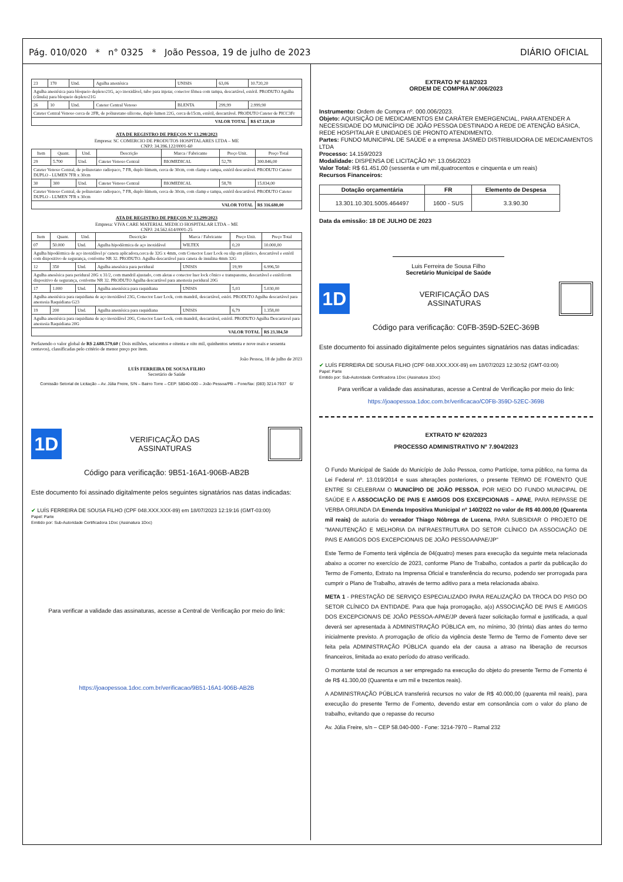Pág. 010/020 * n° 0325 * João Pessoa, 19 de julho de 2023 DIÁRIO OFICIAL
| 23 | 170 | Und. | Agulha anestésica | UNISIS | 63,06 | 10.720,20 |
| Agulha anestésica para bloqueio deplexo21G, aço inoxidável, tubo para injetar, conector fêmea com tampa, descartável, estéril. PRODUTO Agulha (cânula) para bloqueio deplexo21G | | | | | | |
| 26 | 10 | Und. | Cateter Central Venoso | BLENTA | 299,99 | 2.999,90 |
| Cateter Central Venoso cerca de 2FR, de poliuretano silicone, duplo lumen 22G, cerca de15cm, estéril, descartável. PRODUTO Cateter de PICC3Fr | | | | | | |
| VALOR TOTAL | | | | | | R$ 67.120,10 |
ATA DE REGISTRO DE PREÇOS Nº 13.298/2023
Empresa: SC COMERCIO DE PRODUTOS HOSPITALARES LTDA – ME
CNPJ: 34.396.122/0001-60
| Item | Quant. | Und. | Descrição | Marca / Fabricante | Preço Unit. | Preço Total |
| --- | --- | --- | --- | --- | --- | --- |
| 29 | 5.700 | Und. | Cateter Venoso Central | BIOMEDICAL | 52,78 | 300.846,00 |
| Cateter Venoso Central, de poliuretano radiopaco, 7 FR, duplo lúmem, cerca de 30cm, com clamp e tampa, estéril descartável. PRODUTO Cateter DUPLO - LUMEN 7FR x 30cm | | | | | | |
| 30 | 300 | Und. | Cateter Venoso Central | BIOMEDICAL | 58,78 | 15.834,00 |
| Cateter Venoso Central, de poliuretano radiopaco, 7 FR, duplo lúmem, cerca de 30cm, com clamp e tampa, estéril descartável. PRODUTO Cateter DUPLO - LUMEN 7FR x 30cm | | | | | | |
| VALOR TOTAL | | | | | | R$ 316.680,00 |
ATA DE REGISTRO DE PREÇOS Nº 13.299/2023
Empresa: VIVA CARE MATERIAL MEDICO HOSPITALAR LTDA – ME
CNPJ: 24.562.614/0001-25
| Item | Quant. | Und. | Descrição | Marca / Fabricante | Preço Unit. | Preço Total |
| --- | --- | --- | --- | --- | --- | --- |
| 07 | 50.000 | Und. | Agulha hipodérmica de aço inoxidável | WILTEX | 0,20 | 10.000,00 |
| Agulha hipodérmica de aço inoxidável p/ caneta aplicadora,cerca de 32G x 4mm, com Conector Luer Lock ou slip em plástico, descartável e estéril com dispositivo de segurança, conforme NR 32. PRODUTO. Agulha descartável para caneta de insulina 4mm 32G | | | | | | |
| 12 | 350 | Und. | Agulha anesésica para peridural | UNISIS | 19,99 | 6.996,50 |
| Agulha anesésica para peridural 20G x 31/2, com mandril ajustado, com aletas e conector luer lock cônico e transparente, descartável e estérilcom dispositivo de segurança, conforme NR 32. PRODUTO Agulha descartável para anestesia peridural 20G | | | | | | |
| 17 | 1.000 | Und. | Agulha anestésica para raquidiana | UNISIS | 5,03 | 5.030,00 |
| Agulha anestésica para raquidiana de aço inoxidável 23G, Conector Luer Lock, com mandril, descartável, estéri. PRODUTO Agulha descartável para anestesia Raquidiana G23 | | | | | | |
| 19 | 200 | Und. | Agulha anestésica para raquidiana | UNISIS | 6,79 | 1.358,00 |
| Agulha anestésica para raquidiana de aço inoxidável 20G, Conector Luer Lock, com mandril, descartável, estéril. PRODUTO Agulha Descartavel para anestesia Raquidiana 20G | | | | | | |
| VALOR TOTAL | | | | | | R$ 23.384,50 |
Perfazendo o valor global de R$ 2.688.579,60 ( Dois milhões, seiscentos e oitenta e oito mil, quinhentos setenta e nove reais e sessenta centavos), classificadas pelo critério de menor preço por item.
João Pessoa, 18 de julho de 2023
LUÍS FERREIRA DE SOUSA FILHO
Secretário de Saúde
Comissão Setorial de Licitação – Av. Júlia Freire, S/N – Bairro Torre – CEP: 58040-000 – João Pessoa/PB – Fone/fax: (083) 3214-7937 6/
1D
VERIFICAÇÃO DAS
ASSINATURAS
Código para verificação: 9B51-16A1-906B-AB2B
Este documento foi assinado digitalmente pelos seguintes signatários nas datas indicadas:
✔ LUÍS FERREIRA DE SOUSA FILHO (CPF 048.XXX.XXX-89) em 18/07/2023 12:19:16 (GMT-03:00)
Papel: Parte
Emitido por: Sub-Autoridade Certificadora 1Doc (Assinatura 1Doc)
Para verificar a validade das assinaturas, acesse a Central de Verificação por meio do link:
https://joaopessoa.1doc.com.br/verificacao/9B51-16A1-906B-AB2B
EXTRATO Nº 618/2023
ORDEM DE COMPRA Nº.006/2023
Instrumento: Ordem de Compra nº. 000.006/2023.
Objeto: AQUISIÇÃO DE MEDICAMENTOS EM CARÁTER EMERGENCIAL, PARA ATENDER A NECESSIDADE DO MUNICÍPIO DE JOÃO PESSOA DESTINADO A REDE DE ATENÇÃO BÁSICA, REDE HOSPITALAR E UNIDADES DE PRONTO ATENDIMENTO.
Partes: FUNDO MUNICIPAL DE SAÚDE e a empresa JASMED DISTRIBUIDORA DE MEDICAMENTOS LTDA
Processo: 14.159/2023
Modalidade: DISPENSA DE LICITAÇÃO Nº: 13.056/2023
Valor Total: R$ 61.451,00 (sessenta e um mil,quatrocentos e cinquenta e um reais)
Recursos Financeiros:
| Dotação orçamentária | FR | Elemento de Despesa |
| --- | --- | --- |
| 13.301.10.301.5005.464497 | 1600 - SUS | 3.3.90.30 |
Data da emissão: 18 DE JULHO DE 2023
Luis Ferreira de Sousa Filho
Secretário Municipal de Saúde
1D
VERIFICAÇÃO DAS
ASSINATURAS
Código para verificação: C0FB-359D-52EC-369B
Este documento foi assinado digitalmente pelos seguintes signatários nas datas indicadas:
✔ LUÍS FERREIRA DE SOUSA FILHO (CPF 048.XXX.XXX-89) em 18/07/2023 12:30:52 (GMT-03:00)
Papel: Parte
Emitido por: Sub-Autoridade Certificadora 1Doc (Assinatura 1Doc)
Para verificar a validade das assinaturas, acesse a Central de Verificação por meio do link:
https://joaopessoa.1doc.com.br/verificacao/C0FB-359D-52EC-369B
EXTRATO Nº 620/2023
PROCESSO ADMINISTRATIVO Nº 7.904/2023
O Fundo Municipal de Saúde do Município de João Pessoa, como Partícipe, torna público, na forma da Lei Federal nº. 13.019/2014 e suas alterações posteriores, o presente TERMO DE FOMENTO QUE ENTRE SI CELEBRAM O MUNICÍPIO DE JOÃO PESSOA, POR MEIO DO FUNDO MUNICIPAL DE SAÚDE E A ASSOCIAÇÃO DE PAIS E AMIGOS DOS EXCEPCIONAIS – APAE, PARA REPASSE DE VERBA ORIUNDA DA Emenda Impositiva Municipal nº 140/2022 no valor de R$ 40.000,00 (Quarenta mil reais) de autoria do vereador Thiago Nóbrega de Lucena, PARA SUBSIDIAR O PROJETO DE "MANUTENÇÃO E MELHORIA DA INFRAESTRUTURA DO SETOR CLÍNICO DA ASSOCIAÇÃO DE PAIS E AMIGOS DOS EXCEPCIONAIS DE JOÃO PESSOAAPAE/JP"
Este Termo de Fomento terá vigência de 04(quatro) meses para execução da seguinte meta relacionada abaixo a ocorrer no exercício de 2023, conforme Plano de Trabalho, contados a partir da publicação do Termo de Fomento, Extrato na Imprensa Oficial e transferência do recurso, podendo ser prorrogada para cumprir o Plano de Trabalho, através de termo aditivo para a meta relacionada abaixo.
META 1 - PRESTAÇÃO DE SERVIÇO ESPECIALIZADO PARA REALIZAÇÃO DA TROCA DO PISO DO SETOR CLÍNICO DA ENTIDADE. Para que haja prorrogação, a(o) ASSOCIAÇÃO DE PAIS E AMIGOS DOS EXCEPCIONAIS DE JOÃO PESSOA-APAE/JP deverá fazer solicitação formal e justificada, a qual deverá ser apresentada à ADMINISTRAÇÃO PÚBLICA em, no mínimo, 30 (trinta) dias antes do termo inicialmente previsto. A prorrogação de ofício da vigência deste Termo de Termo de Fomento deve ser feita pela ADMINISTRAÇÃO PÚBLICA quando ela der causa a atraso na liberação de recursos financeiros, limitada ao exato período do atraso verificado.
O montante total de recursos a ser empregado na execução do objeto do presente Termo de Fomento é de R$ 41.300,00 (Quarenta e um mil e trezentos reais).
A ADMINISTRAÇÃO PÚBLICA transferirá recursos no valor de R$ 40.000,00 (quarenta mil reais), para execução do presente Termo de Fomento, devendo estar em consonância com o valor do plano de trabalho, evitando que o repasse do recurso
Av. Júlia Freire, s/n – CEP 58.040-000 - Fone: 3214-7970 – Ramal 232